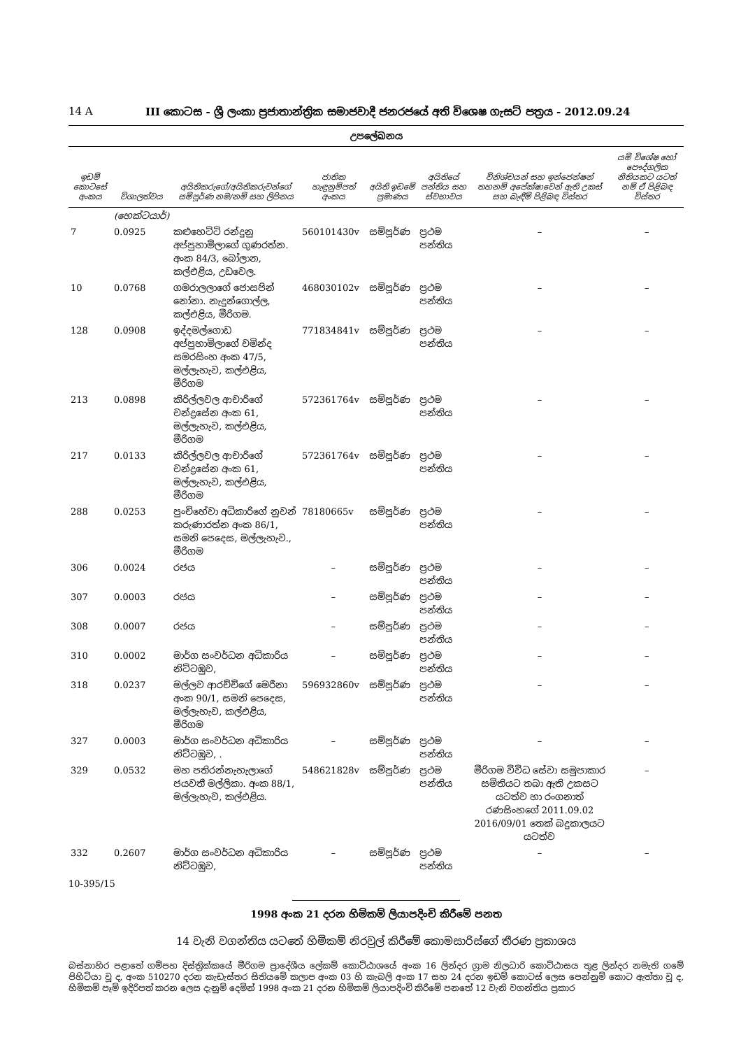14 A III කොටස - ශ්‍රී ලංකා ප්‍රජාතාන්ත්‍රික සමාජවාදී ජනරජයේ අති විශෙෂ ගැසට් පත්‍රය - 2012.09.24
උපලේඛනය
| ඉඩම් කොටසේ අංකය | විශාලත්වය | අයිතිකරුගේ/අයිතිකරුවන්ගේ සම්පූර්ණ නම/නම් සහ ලිපිනය | ජාතික හැඳුනුම්පත් අංකය | අයිති ඉඩමේ ප්‍රමාණය | අයිතියේ පන්තිය සහ ස්වභාවය | විනිශ්චයන් සහ ඉන්ජෙන්ෂන් තහනම් අපේක්ෂාවෙන් ඇති උකස් සහ බැඳීම් පිළිබඳ විස්තර | යම් විශේෂ හෝ පෞද්ගලික නීතියකට යටත් නම් ඒ පිළිබඳ විස්තර |
| --- | --- | --- | --- | --- | --- | --- | --- |
| | (හෙක්ටයාර්) | | | | | | |
| 7 | 0.0925 | කළුහෙට්ටි රන්දුනු අප්පුහාමිලාගේ ගුණරත්න. අංක 84/3, බෝලාන, කල්එළිය, උඩවෙල. | 560101430v | සම්පූර්ණ | ප්‍රථම පන්තිය | – | – |
| 10 | 0.0768 | ගමරාලලාගේ ජොසපින් නෝනා. නැදුන්ගොල්ල, කල්එළිය, මීරිගම. | 468030102v | සම්පූර්ණ | ප්‍රථම පන්තිය | – | – |
| 128 | 0.0908 | ඉද්දමල්ගොඩ අප්පුහාමිලාගේ චමින්ද සමරසිංහ අංක 47/5, මල්ලැහැව, කල්එළිය, මීරිගම | 771834841v | සම්පූර්ණ | ප්‍රථම පන්තිය | – | – |
| 213 | 0.0898 | කිරිල්ලවල ආචාරිගේ චන්ද්‍රසේන අංක 61, මල්ලැහැව, කල්එළිය, මීරිගම | 572361764v | සම්පූර්ණ | ප්‍රථම පන්තිය | – | – |
| 217 | 0.0133 | කිරිල්ලවල ආචාරිගේ චන්ද්‍රසේන අංක 61, මල්ලැහැව, කල්එළිය, මීරිගම | 572361764v | සම්පූර්ණ | ප්‍රථම පන්තිය | – | – |
| 288 | 0.0253 | පුංචිහේවා අධිකාරිගේ නුවන් කරුණාරත්න අංක 86/1, සමනි පෙදෙස, මල්ලැහැව., මීරිගම | 78180665v | සම්පූර්ණ | ප්‍රථම පන්තිය | – | – |
| 306 | 0.0024 | රජය | – | සම්පූර්ණ | ප්‍රථම පන්තිය | – | – |
| 307 | 0.0003 | රජය | – | සම්පූර්ණ | ප්‍රථම පන්තිය | – | – |
| 308 | 0.0007 | රජය | – | සම්පූර්ණ | ප්‍රථම පන්තිය | – | – |
| 310 | 0.0002 | මාර්ග සංවර්ධන අධිකාරිය නිට්ටඹුව, | – | සම්පූර්ණ | ප්‍රථම පන්තිය | – | – |
| 318 | 0.0237 | මල්ලව ආරච්චිගේ මෙරීනා අංක 90/1, සමනි පෙදෙස, මල්ලැහැව, කල්එළිය, මීරිගම | 596932860v | සම්පූර්ණ | ප්‍රථම පන්තිය | – | – |
| 327 | 0.0003 | මාර්ග සංවර්ධන අධිකාරිය නිට්ටඹුව, . | – | සම්පූර්ණ | ප්‍රථම පන්තිය | – | – |
| 329 | 0.0532 | මහ පතිරන්නැහැලාගේ ජයවතී මල්ලිකා. අංක 88/1, මල්ලැහැව, කල්එළිය. | 548621828v | සම්පූර්ණ | ප්‍රථම පන්තිය | මීරිගම විවිධ සේවා සමුපාකාර සමිතියට තබා ඇති උකසට යටත්ව හා රංගනාත් රණසිංහගේ 2011.09.02 2016/09/01 තෙක් බදුකාලයට යටත්ව | – |
| 332 | 0.2607 | මාර්ග සංවර්ධන අධිකාරිය නිට්ටඹුව, | – | සම්පූර්ණ | ප්‍රථම පන්තිය | – | – |
10-395/15
1998 අංක 21 දරන හිමිකම් ලියාපදිංචි කිරීමේ පනත
14 වැනි වගන්තිය යටතේ හිමිකම් නිරවුල් කිරීමේ කොමසාරිස්ගේ තීරණ ප්‍රකාශය
බස්නාහිර පළාතේ ගම්පහ දිස්ත්‍රික්කයේ මීරිගම ප්‍රාදේශීය ලේකම් කොට්ඨාශයේ අංක 16 ලින්දර ග්‍රාම නිලධාරි කොට්ඨාසය තුළ ලින්දර නමැති ගමේ පිහිටියා වූ ද, අංක 510270 දරන කැඩැස්තර සිතියමේ කලාප අංක 03 හි කැබලි අංක 17 සහ 24 දරන ඉඩම් කොටස් ලෙස පෙන්නුම් කොට ඇත්තා වූ ද, හිමිකම් පෑම් ඉදිරිපත් කරන ලෙස දැනුම් දෙමින් 1998 අංක 21 දරන හිමිකම් ලියාපදිංචි කිරීමේ පනතේ 12 වැනි වගන්තිය ප්‍රකාර